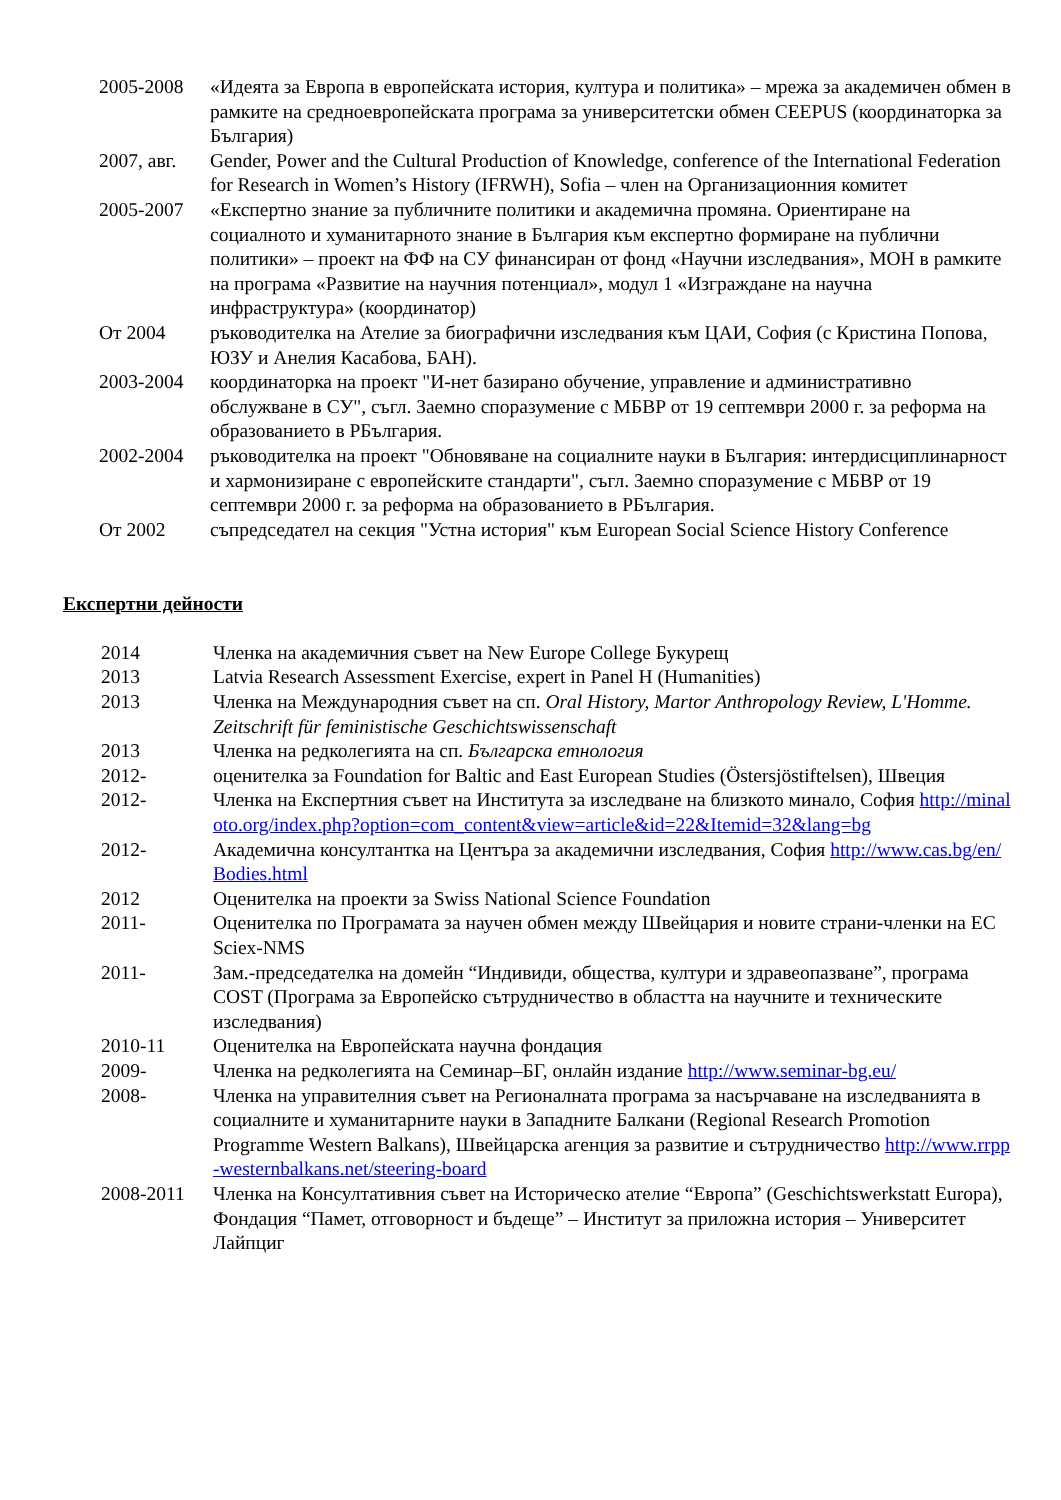2005-2008 «Идеята за Европа в европейската история, култура и политика» – мрежа за академичен обмен в рамките на средноевропейската програма за университетски обмен CEEPUS (координаторка за България)
2007, авг.
Gender, Power and the Cultural Production of Knowledge, conference of the International Federation for Research in Women’s History (IFRWH), Sofia – член на Организационния комитет
2005-2007 «Експертно знание за публичните политики и академична промяна. Ориентиране на социалното и хуманитарното знание в България към експертно формиране на публични политики» – проект на ФФ на СУ финансиран от фонд «Научни изследвания», МОН в рамките на програма «Развитие на научния потенциал», модул 1 «Изграждане на научна инфраструктура» (координатор)
От 2004 ръководителка на Ателие за биографични изследвания към ЦАИ, София (с Кристина Попова, ЮЗУ и Анелия Касабова, БАН).
2003-2004 координаторка на проект "И-нет базирано обучение, управление и административно обслужване в СУ", съгл. Заемно споразумение с МБВР от 19 септември 2000 г. за реформа на образованието в РБългария.
2002-2004 ръководителка на проект "Обновяване на социалните науки в България: интердисциплинарност и хармонизиране с европейските стандарти", съгл. Заемно споразумение с МБВР от 19 септември 2000 г. за реформа на образованието в РБългария.
От 2002 съпредседател на секция "Устна история" към European Social Science History Conference
Експертни дейности
2014 Членка на академичния съвет на New Europe College Букурещ
2013 Latvia Research Assessment Exercise, expert in Panel H (Humanities)
2013 Членка на Международния съвет на сп. Oral History, Martor Anthropology Review, L'Homme. Zeitschrift für feministische Geschichtswissenschaft
2013 Членка на редколегията на сп. Българска етнология
2012- оценителка за Foundation for Baltic and East European Studies (Östersjöstiftelsen), Швеция
2012- Членка на Експертния съвет на Института за изследване на близкото минало, София http://minaloto.org/index.php?option=com_content&view=article&id=22&Itemid=32&lang=bg
2012- Академична консултантка на Центъра за академични изследвания, София http://www.cas.bg/en/Bodies.html
2012 Оценителка на проекти за Swiss National Science Foundation
2011- Оценителка по Програмата за научен обмен между Швейцария и новите страни-членки на ЕС Sciex-NMS
2011- Зам.-председателка на домейн “Индивиди, общества, култури и здравеопазване”, програма COST (Програма за Европейско сътрудничество в областта на научните и техническите изследвания)
2010-11 Оценителка на Европейската научна фондация
2009- Членка на редколегията на Семинар–БГ, онлайн издание http://www.seminar-bg.eu/
2008- Членка на управителния съвет на Регионалната програма за насърчаване на изследванията в социалните и хуманитарните науки в Западните Балкани (Regional Research Promotion Programme Western Balkans), Швейцарска агенция за развитие и сътрудничество http://www.rrpp-westernbalkans.net/steering-board
2008-2011 Членка на Консултативния съвет на Историческо ателие “Европа” (Geschichtswerkstatt Europa), Фондация “Памет, отговорност и бъдеще” – Институт за приложна история – Университет Лайпциг